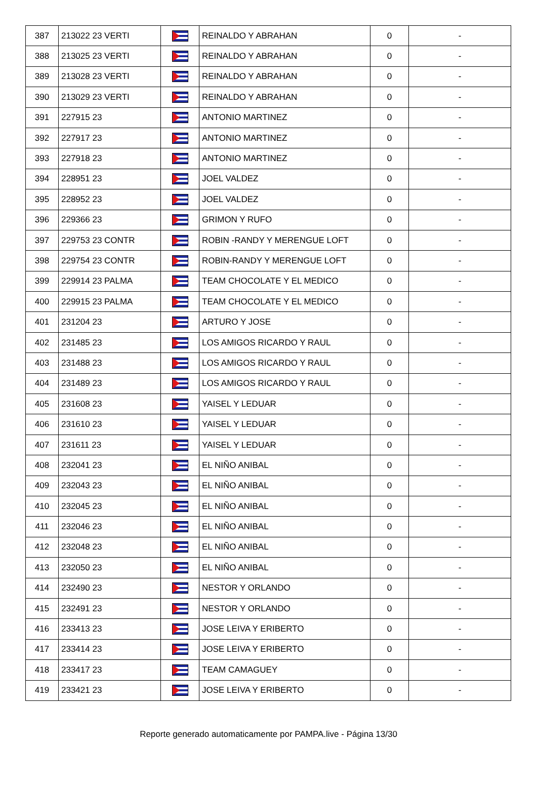| 387 | 213022 23 VERTI | | REINALDO Y ABRAHAN | 0 | - |
| 388 | 213025 23 VERTI | | REINALDO Y ABRAHAN | 0 | - |
| 389 | 213028 23 VERTI | | REINALDO Y ABRAHAN | 0 | - |
| 390 | 213029 23 VERTI | | REINALDO Y ABRAHAN | 0 | - |
| 391 | 227915 23 | | ANTONIO MARTINEZ | 0 | - |
| 392 | 227917 23 | | ANTONIO MARTINEZ | 0 | - |
| 393 | 227918 23 | | ANTONIO MARTINEZ | 0 | - |
| 394 | 228951 23 | | JOEL VALDEZ | 0 | - |
| 395 | 228952 23 | | JOEL VALDEZ | 0 | - |
| 396 | 229366 23 | | GRIMON Y RUFO | 0 | - |
| 397 | 229753 23 CONTR | | ROBIN -RANDY Y MERENGUE LOFT | 0 | - |
| 398 | 229754 23 CONTR | | ROBIN-RANDY Y MERENGUE LOFT | 0 | - |
| 399 | 229914 23 PALMA | | TEAM CHOCOLATE Y EL MEDICO | 0 | - |
| 400 | 229915 23 PALMA | | TEAM CHOCOLATE Y EL MEDICO | 0 | - |
| 401 | 231204 23 | | ARTURO Y JOSE | 0 | - |
| 402 | 231485 23 | | LOS AMIGOS RICARDO Y RAUL | 0 | - |
| 403 | 231488 23 | | LOS AMIGOS RICARDO Y RAUL | 0 | - |
| 404 | 231489 23 | | LOS AMIGOS RICARDO Y RAUL | 0 | - |
| 405 | 231608 23 | | YAISEL Y LEDUAR | 0 | - |
| 406 | 231610 23 | | YAISEL Y LEDUAR | 0 | - |
| 407 | 231611 23 | | YAISEL Y LEDUAR | 0 | - |
| 408 | 232041 23 | | EL NIÑO ANIBAL | 0 | - |
| 409 | 232043 23 | | EL NIÑO ANIBAL | 0 | - |
| 410 | 232045 23 | | EL NIÑO ANIBAL | 0 | - |
| 411 | 232046 23 | | EL NIÑO ANIBAL | 0 | - |
| 412 | 232048 23 | | EL NIÑO ANIBAL | 0 | - |
| 413 | 232050 23 | | EL NIÑO ANIBAL | 0 | - |
| 414 | 232490 23 | | NESTOR Y ORLANDO | 0 | - |
| 415 | 232491 23 | | NESTOR Y ORLANDO | 0 | - |
| 416 | 233413 23 | | JOSE LEIVA Y ERIBERTO | 0 | - |
| 417 | 233414 23 | | JOSE LEIVA Y ERIBERTO | 0 | - |
| 418 | 233417 23 | | TEAM CAMAGUEY | 0 | - |
| 419 | 233421 23 | | JOSE LEIVA Y ERIBERTO | 0 | - |
Reporte generado automaticamente por PAMPA.live - Página 13/30